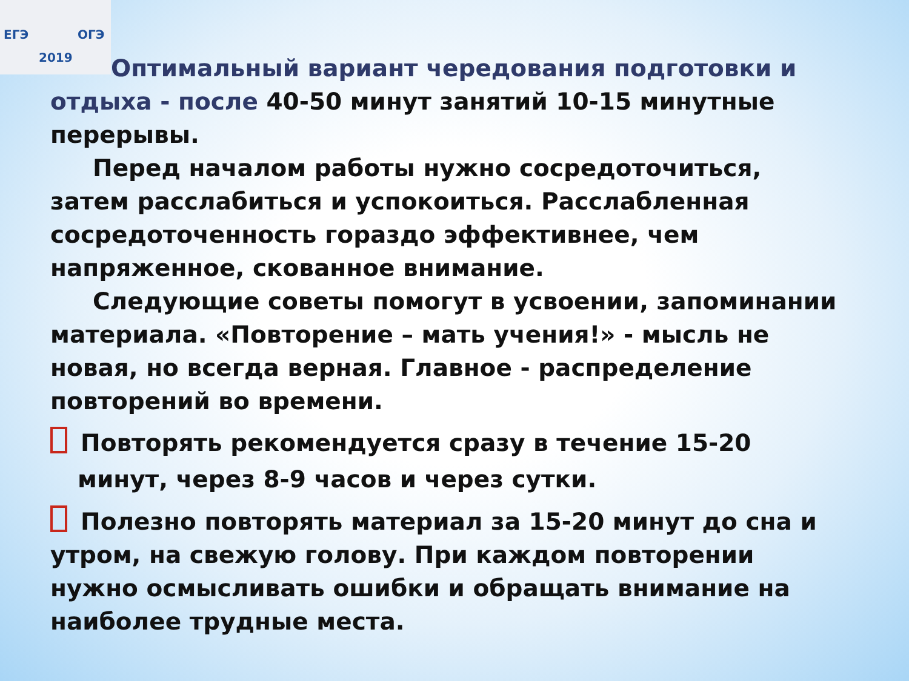ЕГЭ ОГЭ
2019
Оптимальный вариант чередования подготовки и отдыха - после 40-50 минут занятий 10-15 минутные перерывы.
Перед началом работы нужно сосредоточиться, затем расслабиться и успокоиться. Расслабленная сосредоточенность гораздо эффективнее, чем напряженное, скованное внимание.
Следующие советы помогут в усвоении, запоминании материала. «Повторение – мать учения!» - мысль не новая, но всегда верная. Главное - распределение повторений во времени.
Повторять рекомендуется сразу в течение 15-20 минут, через 8-9 часов и через сутки.
Полезно повторять материал за 15-20 минут до сна и утром, на свежую голову. При каждом повторении нужно осмысливать ошибки и обращать внимание на наиболее трудные места.